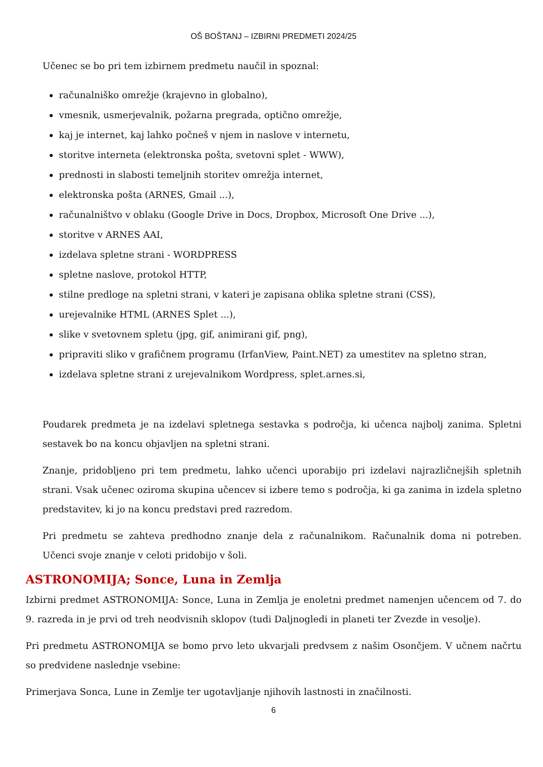OŠ BOŠTANJ – IZBIRNI PREDMETI 2024/25
Učenec se bo pri tem izbirnem predmetu naučil in spoznal:
računalniško omrežje (krajevno in globalno),
vmesnik, usmerjevalnik, požarna pregrada, optično omrežje,
kaj je internet, kaj lahko počneš v njem in naslove v internetu,
storitve interneta (elektronska pošta, svetovni splet - WWW),
prednosti in slabosti temeljnih storitev omrežja internet,
elektronska pošta (ARNES, Gmail ...),
računalništvo v oblaku (Google Drive in Docs, Dropbox, Microsoft One Drive ...),
storitve v ARNES AAI,
izdelava spletne strani - WORDPRESS
spletne naslove, protokol HTTP,
stilne predloge na spletni strani, v kateri je zapisana oblika spletne strani (CSS),
urejevalnike HTML (ARNES Splet ...),
slike v svetovnem spletu (jpg, gif, animirani gif, png),
pripraviti sliko v grafičnem programu (IrfanView, Paint.NET) za umestitev na spletno stran,
izdelava spletne strani z urejevalnikom Wordpress, splet.arnes.si,
Poudarek predmeta je na izdelavi spletnega sestavka s področja, ki učenca najbolj zanima. Spletni sestavek bo na koncu objavljen na spletni strani.
Znanje, pridobljeno pri tem predmetu, lahko učenci uporabijo pri izdelavi najrazličnejših spletnih strani. Vsak učenec oziroma skupina učencev si izbere temo s področja, ki ga zanima in izdela spletno predstavitev, ki jo na koncu predstavi pred razredom.
Pri predmetu se zahteva predhodno znanje dela z računalnikom. Računalnik doma ni potreben. Učenci svoje znanje v celoti pridobijo v šoli.
ASTRONOMIJA; Sonce, Luna in Zemlja
Izbirni predmet ASTRONOMIJA: Sonce, Luna in Zemlja je enoletni predmet namenjen učencem od 7. do 9. razreda in je prvi od treh neodvisnih sklopov (tudi Daljnogledi in planeti ter Zvezde in vesolje).
Pri predmetu ASTRONOMIJA se bomo prvo leto ukvarjali predvsem z našim Osončjem. V učnem načrtu so predvidene naslednje vsebine:
Primerjava Sonca, Lune in Zemlje ter ugotavljanje njihovih lastnosti in značilnosti.
6